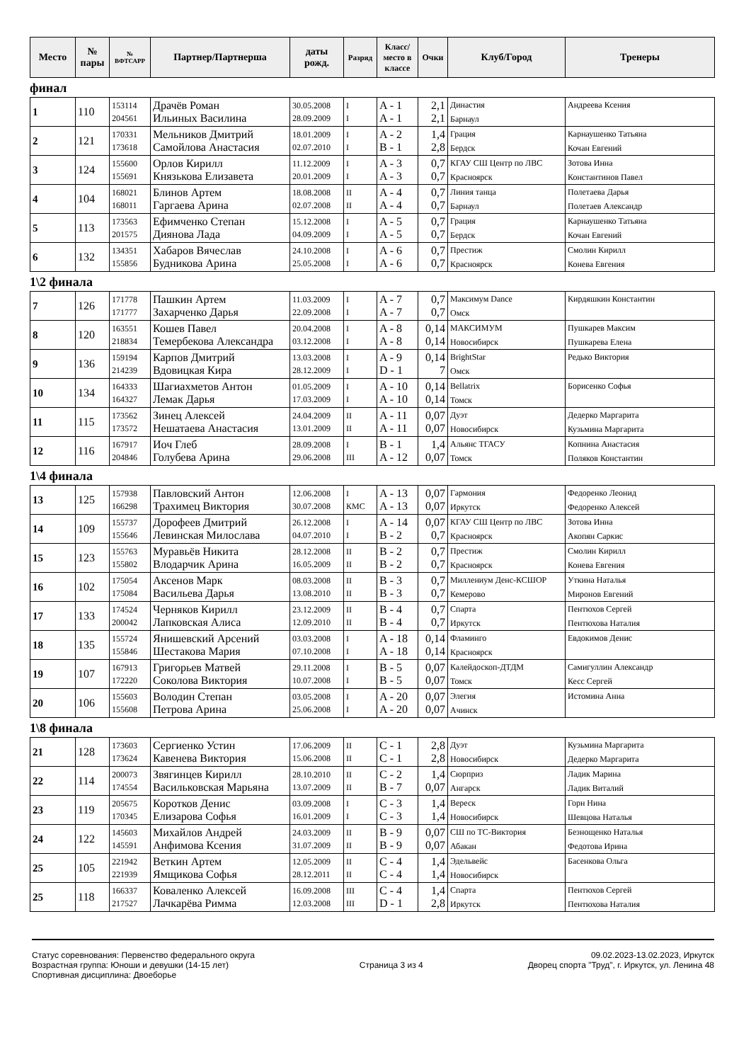| Место | № пары | № ВФТСАРР | Партнер/Партнерша | даты рожд. | Разряд | Класс/ место в классе | Очки | Клуб/Город | Тренеры |
| --- | --- | --- | --- | --- | --- | --- | --- | --- | --- |
финал
| 1 | 110 | 153114 204561 | Драчёв Роман Ильиных Василина | 30.05.2008 28.09.2009 | I I | A - 1 A - 1 | 2,1 2,1 | Династия Барнаул | Андреева Ксения |
| 2 | 121 | 170331 173618 | Мельников Дмитрий Самойлова Анастасия | 18.01.2009 02.07.2010 | I I | A - 2 B - 1 | 1,4 2,8 | Грация Бердск | Карнаушенко Татьяна Кочан Евгений |
| 3 | 124 | 155600 155691 | Орлов Кирилл Князькова Елизавета | 11.12.2009 20.01.2009 | I I | A - 3 A - 3 | 0,7 0,7 | КГАУ СШ Центр по ЛВС Красноярск | Зотова Инна Константинов Павел |
| 4 | 104 | 168021 168011 | Блинов Артем Гаргаева Арина | 18.08.2008 02.07.2008 | II II | A - 4 A - 4 | 0,7 0,7 | Линия танца Барнаул | Полетаева Дарья Полетаев Александр |
| 5 | 113 | 173563 201575 | Ефимченко Степан Диянова Лада | 15.12.2008 04.09.2009 | I I | A - 5 A - 5 | 0,7 0,7 | Грация Бердск | Карнаушенко Татьяна Кочан Евгений |
| 6 | 132 | 134351 155856 | Хабаров Вячеслав Будникова Арина | 24.10.2008 25.05.2008 | I I | A - 6 A - 6 | 0,7 0,7 | Престиж Красноярск | Смолин Кирилл Конева Евгения |
1\2 финала
| 7 | 126 | 171778 171777 | Пашкин Артем Захарченко Дарья | 11.03.2009 22.09.2008 | I I | A - 7 A - 7 | 0,7 0,7 | Максимум Dance Омск | Кирдяшкин Константин |
| 8 | 120 | 163551 218834 | Кошев Павел Темербекова Александра | 20.04.2008 03.12.2008 | I I | A - 8 A - 8 | 0,14 0,14 | МАКСИМУМ Новосибирск | Пушкарев Максим Пушкарева Елена |
| 9 | 136 | 159194 214239 | Карпов Дмитрий Вдовицкая Кира | 13.03.2008 28.12.2009 | I I | A - 9 D - 1 | 0,14 7 | BrightStar Омск | Редько Виктория |
| 10 | 134 | 164333 164327 | Шагиахметов Антон Лемак Дарья | 01.05.2009 17.03.2009 | I I | A - 10 A - 10 | 0,14 0,14 | Bellatrix Томск | Борисенко Софья |
| 11 | 115 | 173562 173572 | Зинец Алексей Нешатаева Анастасия | 24.04.2009 13.01.2009 | II II | A - 11 A - 11 | 0,07 0,07 | Дуэт Новосибирск | Дедерко Маргарита Кузьмина Маргарита |
| 12 | 116 | 167917 204846 | Иоч Глеб Голубева Арина | 28.09.2008 29.06.2008 | I III | B - 1 A - 12 | 1,4 0,07 | Альянс ТГАСУ Томск | Копнина Анастасия Поляков Константин |
1\4 финала
| 13 | 125 | 157938 166298 | Павловский Антон Трахимец Виктория | 12.06.2008 30.07.2008 | I КМС | A - 13 A - 13 | 0,07 0,07 | Гармония Иркутск | Федоренко Леонид Федоренко Алексей |
| 14 | 109 | 155737 155646 | Дорофеев Дмитрий Левинская Милослава | 26.12.2008 04.07.2010 | I I | A - 14 B - 2 | 0,07 0,7 | КГАУ СШ Центр по ЛВС Красноярск | Зотова Инна Акопян Саркис |
| 15 | 123 | 155763 155802 | Муравьёв Никита Влодарчик Арина | 28.12.2008 16.05.2009 | II II | B - 2 B - 2 | 0,7 0,7 | Престиж Красноярск | Смолин Кирилл Конева Евгения |
| 16 | 102 | 175054 175084 | Аксенов Марк Васильева Дарья | 08.03.2008 13.08.2010 | II II | B - 3 B - 3 | 0,7 0,7 | Миллениум Денс-КСШОР Кемерово | Уткина Наталья Миронов Евгений |
| 17 | 133 | 174524 200042 | Черняков Кирилл Лапковская Алиса | 23.12.2009 12.09.2010 | II II | B - 4 B - 4 | 0,7 0,7 | Спарта Иркутск | Пентюхов Сергей Пентюхова Наталия |
| 18 | 135 | 155724 155846 | Янишевский Арсений Шестакова Мария | 03.03.2008 07.10.2008 | I I | A - 18 A - 18 | 0,14 0,14 | Фламинго Красноярск | Евдокимов Денис |
| 19 | 107 | 167913 172220 | Григорьев Матвей Соколова Виктория | 29.11.2008 10.07.2008 | I I | B - 5 B - 5 | 0,07 0,07 | Калейдоскоп-ДТДМ Томск | Самигуллин Александр Кесс Сергей |
| 20 | 106 | 155603 155608 | Володин Степан Петрова Арина | 03.05.2008 25.06.2008 | I I | A - 20 A - 20 | 0,07 0,07 | Элегия Ачинск | Истомина Анна |
1\8 финала
| 21 | 128 | 173603 173624 | Сергиенко Устин Кавенева Виктория | 17.06.2009 15.06.2008 | II II | C - 1 C - 1 | 2,8 2,8 | Дуэт Новосибирск | Кузьмина Маргарита Дедерко Маргарита |
| 22 | 114 | 200073 174554 | Звягинцев Кирилл Васильковская Марьяна | 28.10.2010 13.07.2009 | II II | C - 2 B - 7 | 1,4 0,07 | Сюрприз Ангарск | Ладик Марина Ладик Виталий |
| 23 | 119 | 205675 170345 | Коротков Денис Елизарова Софья | 03.09.2008 16.01.2009 | I I | C - 3 C - 3 | 1,4 1,4 | Вереск Новосибирск | Горн Нина Шевцова Наталья |
| 24 | 122 | 145603 145591 | Михайлов Андрей Анфимова Ксения | 24.03.2009 31.07.2009 | II II | B - 9 B - 9 | 0,07 0,07 | СШ по ТС-Виктория Абакан | Безнощенко Наталья Федотова Ирина |
| 25 | 105 | 221942 221939 | Веткин Артем Ямщикова Софья | 12.05.2009 28.12.2011 | II II | C - 4 C - 4 | 1,4 1,4 | Эдельвейс Новосибирск | Басенкова Ольга |
| 25 | 118 | 166337 217527 | Коваленко Алексей Лачкарёва Римма | 16.09.2008 12.03.2008 | III III | C - 4 D - 1 | 1,4 2,8 | Спарта Иркутск | Пентюхов Сергей Пентюхова Наталия |
Статус соревнования: Первенство федерального округа
Возрастная группа: Юноши и девушки (14-15 лет)
Спортивная дисциплина: Двоеборье
Страница 3 из 4
09.02.2023-13.02.2023, Иркутск
Дворец спорта "Труд", г. Иркутск, ул. Ленина 48